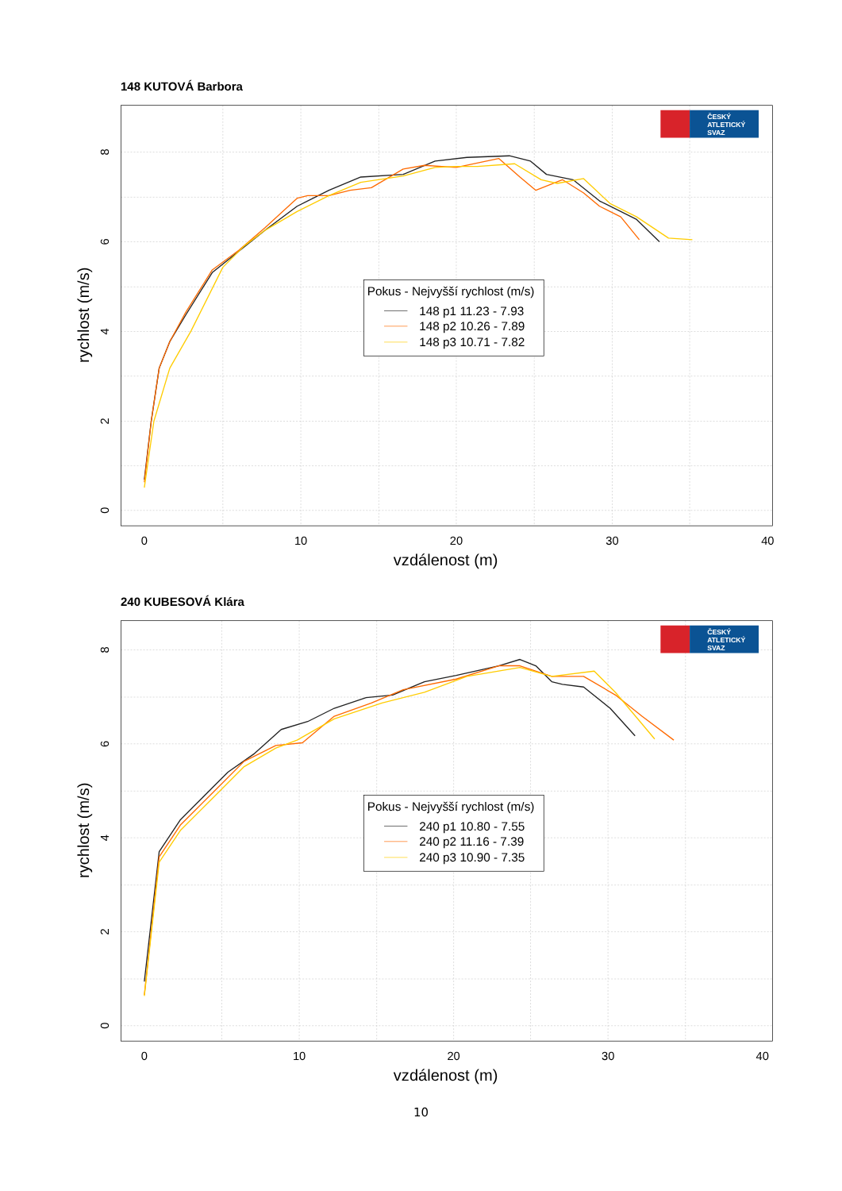148 KUTOVÁ Barbora
0
10
20
30
40
vzdálenost (m)
0
2
4
6
8
rychlost (m/s)
ČESKÝ
ATLETICKÝ
SVAZ
Pokus - Nejvyšší rychlost (m/s)
148 p1 11.23 - 7.93
148 p2 10.26 - 7.89
148 p3 10.71 - 7.82
240 KUBESOVÁ Klára
0
10
20
30
40
vzdálenost (m)
0
2
4
6
8
rychlost (m/s)
ČESKÝ
ATLETICKÝ
SVAZ
Pokus - Nejvyšší rychlost (m/s)
240 p1 10.80 - 7.55
240 p2 11.16 - 7.39
240 p3 10.90 - 7.35
10